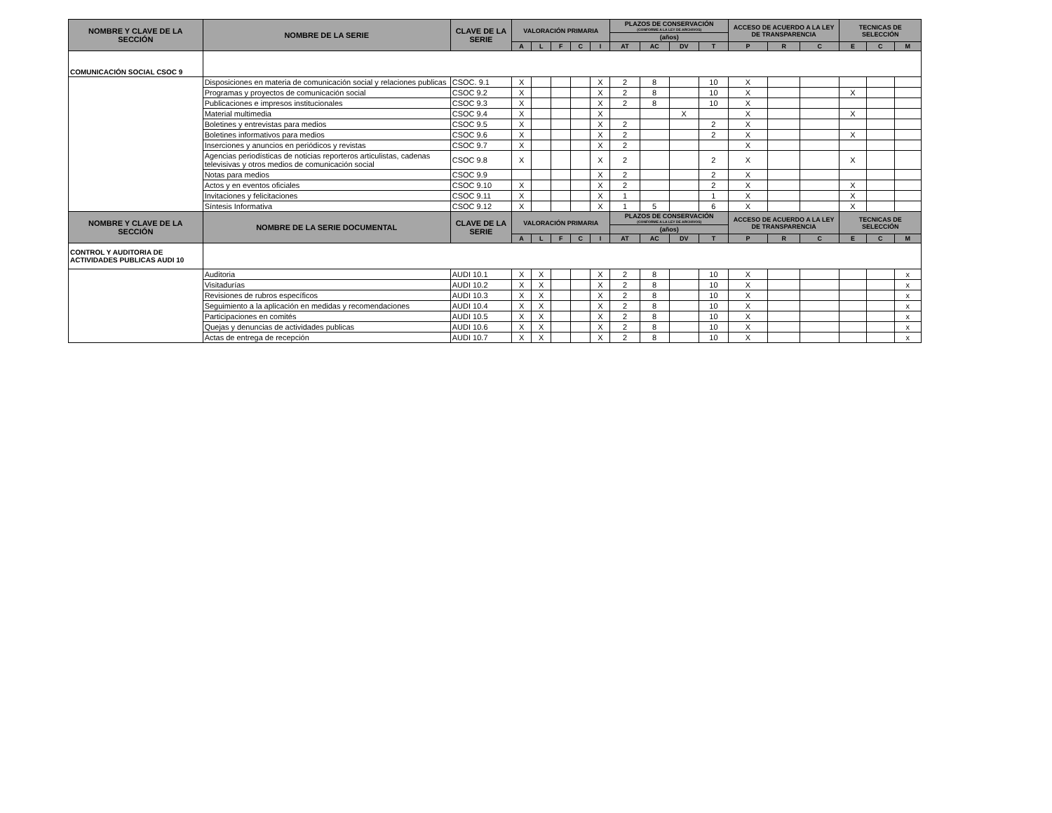| NOMBRE Y CLAVE DE LA SECCIÓN | NOMBRE DE LA SERIE | CLAVE DE LA SERIE | VALORACIÓN PRIMARIA | | | | | PLAZOS DE CONSERVACIÓN (CONFORME A LA LEY DE ARCHIVOS) | | | | ACCESO DE ACUERDO A LA LEY DE TRANSPARENCIA | | | TECNICAS DE SELECCIÓN | | |
| --- | --- | --- | --- | --- | --- | --- | --- | --- | --- | --- | --- | --- | --- | --- | --- | --- | --- |
| | | | | | | | | (años) | | | | | | | | | |
| | | | A | L | F | C | I | AT | AC | DV | T | P | R | C | E | C | M |
| COMUNICACIÓN SOCIAL CSOC 9 | | | | | | | | | | | | | | | | | |
| | Disposiciones en materia de comunicación social y relaciones publicas | CSOC. 9.1 | X | | | | X | 2 | 8 | | 10 | X | | | | | |
| | Programas y proyectos de comunicación social | CSOC 9.2 | X | | | | X | 2 | 8 | | 10 | X | | | X | | |
| | Publicaciones e impresos institucionales | CSOC 9.3 | X | | | | X | 2 | 8 | | 10 | X | | | | | |
| | Material multimedia | CSOC 9.4 | X | | | | X | | | X | | X | | | X | | |
| | Boletines y entrevistas para medios | CSOC 9.5 | X | | | | X | 2 | | | 2 | X | | | | | |
| | Boletines informativos para medios | CSOC 9.6 | X | | | | X | 2 | | | 2 | X | | | X | | |
| | Inserciones y anuncios en periódicos y revistas | CSOC 9.7 | X | | | | X | 2 | | | | X | | | | | |
| | Agencias periodísticas de noticias reporteros articulistas, cadenas televisivas y otros medios de comunicación social | CSOC 9.8 | X | | | | X | 2 | | | 2 | X | | | X | | |
| | Notas para medios | CSOC 9.9 | | | | | X | 2 | | | 2 | X | | | | | |
| | Actos y en eventos oficiales | CSOC 9.10 | X | | | | X | 2 | | | 2 | X | | | X | | |
| | Invitaciones y felicitaciones | CSOC 9.11 | X | | | | X | 1 | | | 1 | X | | | X | | |
| | Síntesis Informativa | CSOC 9.12 | X | | | | X | 1 | 5 | | 6 | X | | | X | | |
| NOMBRE Y CLAVE DE LA SECCIÓN | NOMBRE DE LA SERIE DOCUMENTAL | CLAVE DE LA SERIE | VALORACIÓN PRIMARIA | | | | | PLAZOS DE CONSERVACIÓN (CONFORME A LA LEY DE ARCHIVOS) | | | | ACCESO DE ACUERDO A LA LEY DE TRANSPARENCIA | | | TECNICAS DE SELECCIÓN | | |
| | | | | | | | | (años) | | | | | | | | | |
| | | | A | L | F | C | I | AT | AC | DV | T | P | R | C | E | C | M |
| CONTROL Y AUDITORIA DE ACTIVIDADES PUBLICAS AUDI 10 | | | | | | | | | | | | | | | | | |
| | Auditoria | AUDI 10.1 | X | X | | | X | 2 | 8 | | 10 | X | | | | | x |
| | Visitadurías | AUDI 10.2 | X | X | | | X | 2 | 8 | | 10 | X | | | | | x |
| | Revisiones de rubros específicos | AUDI 10.3 | X | X | | | X | 2 | 8 | | 10 | X | | | | | x |
| | Seguimiento a la aplicación en medidas y recomendaciones | AUDI 10.4 | X | X | | | X | 2 | 8 | | 10 | X | | | | | x |
| | Participaciones en comités | AUDI 10.5 | X | X | | | X | 2 | 8 | | 10 | X | | | | | x |
| | Quejas y denuncias de actividades publicas | AUDI 10.6 | X | X | | | X | 2 | 8 | | 10 | X | | | | | x |
| | Actas de entrega de recepción | AUDI 10.7 | X | X | | | X | 2 | 8 | | 10 | X | | | | | x |